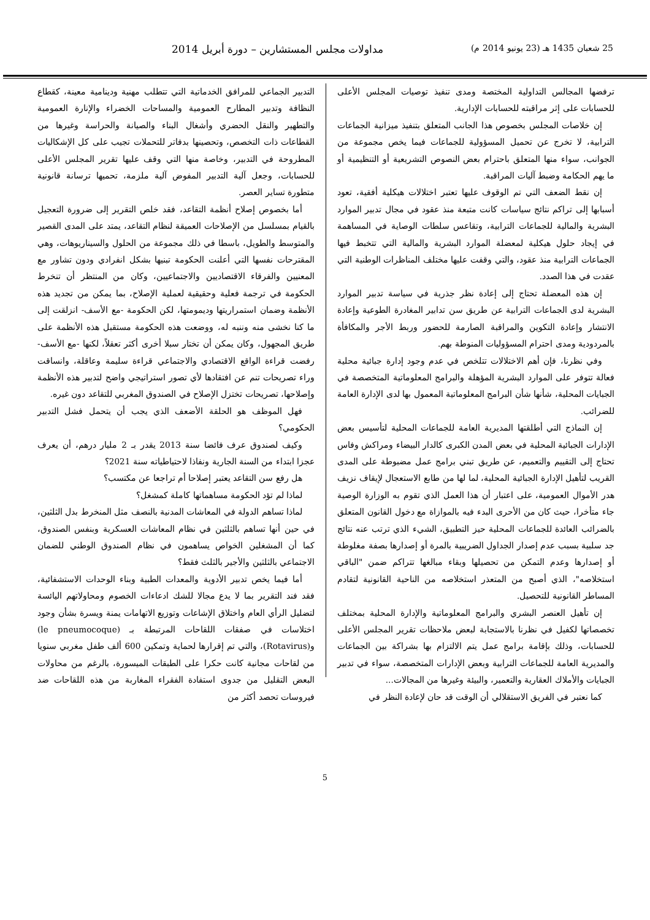25 شعبان 1435 هـ (23 يونيو 2014 م) مداولات مجلس المستشارين – دورة أبريل 2014
ترفضها المجالس التداولية المختصة ومدى تنفيذ توصيات المجلس الأعلى للحسابات على إثر مراقبته للحسابات الإدارية.
إن خلاصات المجلس بخصوص هذا الجانب المتعلق بتنفيذ ميزانية الجماعات الترابية، لا تخرج عن تحميل المسؤولية للجماعات فيما يخص مجموعة من الجوانب، سواء منها المتعلق باحترام بعض النصوص التشريعية أو التنظيمية أو ما يهم الحكامة وضبط آليات المراقبة.
إن نقط الضعف التي تم الوقوف عليها تعتبر اختلالات هيكلية أفقية، تعود أسبابها إلى تراكم نتائج سياسات كانت متبعة منذ عقود في مجال تدبير الموارد البشرية والمالية للجماعات الترابية، وتقاعس سلطات الوصاية في المساهمة في إيجاد حلول هيكلية لمعضلة الموارد البشرية والمالية التي تتخبط فيها الجماعات الترابية منذ عقود، والتي وقفت عليها مختلف المناظرات الوطنية التي عقدت في هذا الصدد.
إن هذه المعضلة تحتاج إلى إعادة نظر جذرية في سياسة تدبير الموارد البشرية لدى الجماعات الترابية عن طريق سن تدابير المغادرة الطوعية وإعادة الانتشار وإعادة التكوين والمراقبة الصارمة للحضور وربط الأجر والمكافأة بالمردودية ومدى احترام المسؤوليات المنوطة بهم.
وفي نظرنا، فإن أهم الاختلالات تتلخص في عدم وجود إدارة جبائية محلية فعالة تتوفر على الموارد البشرية المؤهلة والبرامج المعلوماتية المتخصصة في الجبايات المحلية، شأنها شأن البرامج المعلوماتية المعمول بها لدى الإدارة العامة للضرائب.
إن النماذج التي أطلقتها المديرية العامة للجماعات المحلية لتأسيس بعض الإدارات الجبائية المحلية في بعض المدن الكبرى كالدار البيضاء ومراكش وفاس تحتاج إلى التقييم والتعميم، عن طريق تبني برامج عمل مضبوطة على المدى القريب لتأهيل الإدارة الجبائية المحلية، لما لها من طابع الاستعجال لإيقاف نزيف هدر الأموال العمومية، على اعتبار أن هذا العمل الذي تقوم به الوزارة الوصية جاء متأخرا، حيث كان من الأحرى البدء فيه بالموازاة مع دخول القانون المتعلق بالضرائب العائدة للجماعات المحلية حيز التطبيق، الشيء الذي ترتب عنه نتائج جد سلبية بسبب عدم إصدار الجداول الضريبية بالمرة أو إصدارها بصفة مغلوطة أو إصدارها وعدم التمكن من تحصيلها وبقاء مبالغها تتراكم ضمن "الباقي استخلاصه"، الذي أصبح من المتعذر استخلاصه من الناحية القانونية لتقادم المساطر القانونية للتحصيل.
إن تأهيل العنصر البشري والبرامج المعلوماتية والإدارة المحلية بمختلف تخصصاتها لكفيل في نظرنا بالاستجابة لبعض ملاحظات تقرير المجلس الأعلى للحسابات، وذلك بإقامة برامج عمل يتم الالتزام بها بشراكة بين الجماعات والمديرية العامة للجماعات الترابية وبعض الإدارات المتخصصة، سواء في تدبير الجبايات والأملاك العقارية والتعمير، والبيئة وغيرها من المجالات...
كما نعتبر في الفريق الاستقلالي أن الوقت قد حان لإعادة النظر في
التدبير الجماعي للمرافق الخدماتية التي تتطلب مهنية ودينامية معينة، كقطاع النظافة وتدبير المطارح العمومية والمساحات الخضراء والإنارة العمومية والتطهير والنقل الحضري وأشغال البناء والصيانة والحراسة وغيرها من القطاعات ذات التخصص، وتحصينها بدفاتر للتحملات تجيب على كل الإشكاليات المطروحة في التدبير، وخاصة منها التي وقف عليها تقرير المجلس الأعلى للحسابات، وجعل آلية التدبير المفوض آلية ملزمة، تحميها ترسانة قانونية متطورة تساير العصر.
أما بخصوص إصلاح أنظمة التقاعد، فقد خلص التقرير إلى ضرورة التعجيل بالقيام بمسلسل من الإصلاحات العميقة لنظام التقاعد، يمتد على المدى القصير والمتوسط والطويل، باسطا في ذلك مجموعة من الحلول والسيناريوهات، وهي المقترحات نفسها التي أعلنت الحكومة تبنيها بشكل انفرادي ودون تشاور مع المعنيين والفرقاء الاقتصاديين والاجتماعيين، وكان من المنتظر أن تنخرط الحكومة في ترجمة فعلية وحقيقية لعملية الإصلاح، بما يمكن من تجديد هذه الأنظمة وضمان استمراريتها وديمومتها، لكن الحكومة -مع الأسف- انزلقت إلى ما كنا نخشى منه وننبه له، ووضعت هذه الحكومة مستقبل هذه الأنظمة على طريق المجهول، وكان يمكن أن تختار سبلا أخرى أكثر تعقلاً، لكنها -مع الأسف- رفضت قراءة الواقع الاقتصادي والاجتماعي قراءة سليمة وعاقلة، وانساقت وراء تصريحات تنم عن افتقادها لأي تصور استراتيجي واضح لتدبير هذه الأنظمة وإصلاحها، تصريحات تختزل الإصلاح في الصندوق المغربي للتقاعد دون غيره.
فهل الموظف هو الحلقة الأضعف الذي يجب أن يتحمل فشل التدبير الحكومي؟
وكيف لصندوق عرف فائضا سنة 2013 يقدر بـ 2 مليار درهم، أن يعرف عجزا ابتداء من السنة الجارية ونفاذا لاحتياطياته سنة 2021؟
هل رفع سن التقاعد يعتبر إصلاحا أم تراجعا عن مكتسب؟
لماذا لم تؤد الحكومة مساهماتها كاملة كمشغل؟
لماذا تساهم الدولة في المعاشات المدنية بالنصف مثل المنخرط بدل الثلثين، في حين أنها تساهم بالثلثين في نظام المعاشات العسكرية وبنفس الصندوق، كما أن المشغلين الخواص يساهمون في نظام الصندوق الوطني للضمان الاجتماعي بالثلثين والأجير بالثلث فقط؟
أما فيما يخص تدبير الأدوية والمعدات الطبية وبناء الوحدات الاستشفائية، فقد فند التقرير بما لا يدع مجالا للشك ادعاءات الخصوم ومحاولاتهم اليائسة لتضليل الرأي العام واختلاق الإشاعات وتوزيع الاتهامات يمنة ويسرة بشأن وجود اختلاسات في صفقات اللقاحات المرتبطة بـ (le pneumocoque) و(Rotavirus)، والتي تم إقرارها لحماية وتمكين 600 ألف طفل مغربي سنويا من لقاحات مجانية كانت حكرا على الطبقات الميسورة، بالرغم من محاولات البعض التقليل من جدوى استفادة الفقراء المغاربة من هذه اللقاحات ضد فيروسات تحصد أكثر من
5